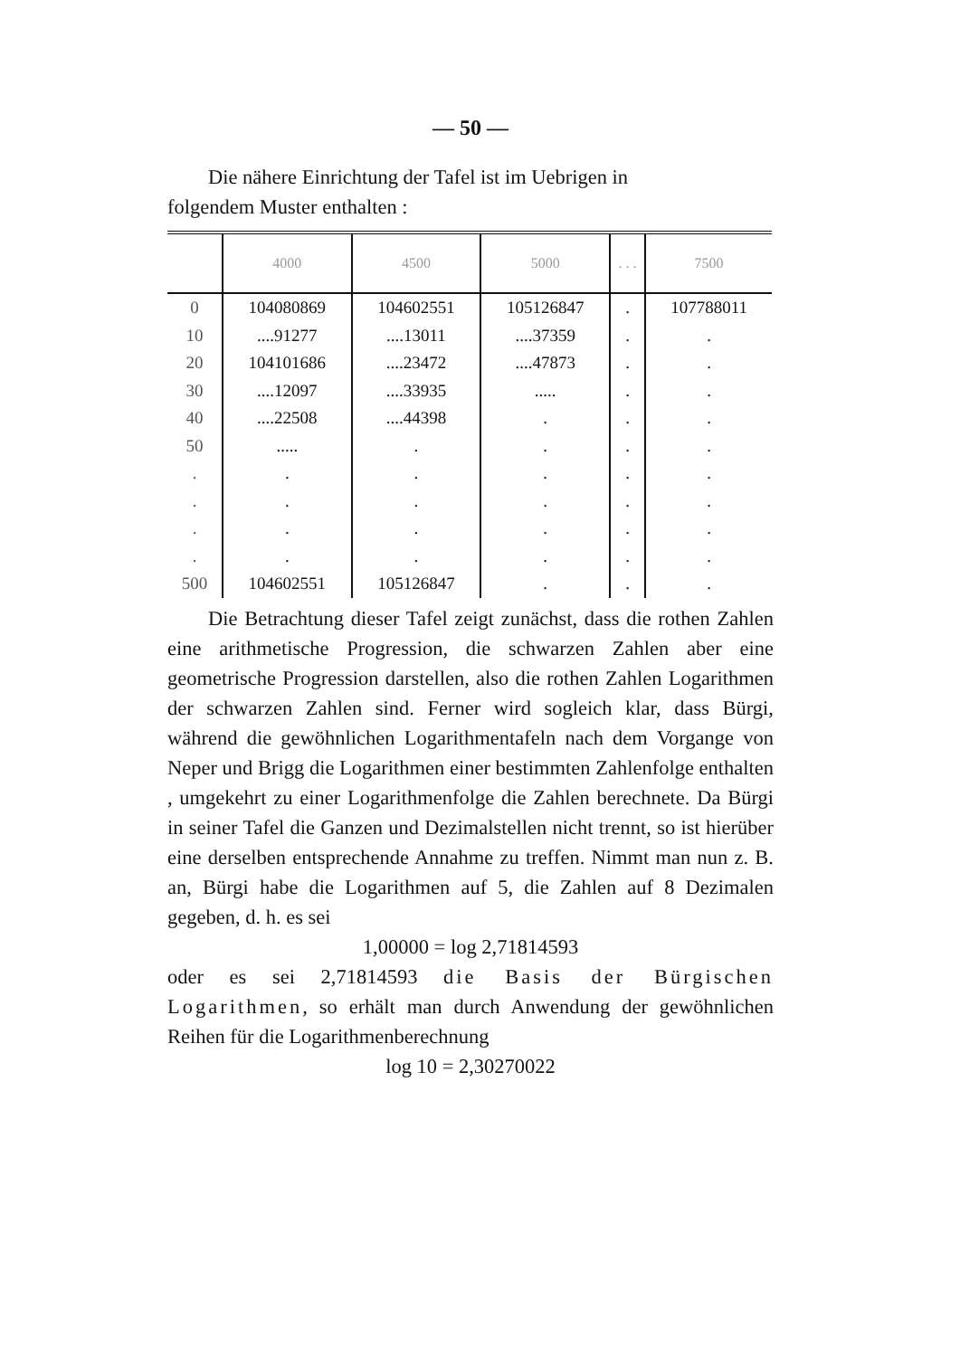— 50 —
Die nähere Einrichtung der Tafel ist im Uebrigen in
folgendem Muster enthalten :
| | 4000 | 4500 | 5000 | . . . | 7500 |
| --- | --- | --- | --- | --- | --- |
| 0 | 104080869 | 104602551 | 105126847 | . | 107788011 |
| 10 | ....91277 | ....13011 | ....37359 | . | . |
| 20 | 104101686 | ....23472 | ....47873 | . | . |
| 30 | ....12097 | ....33935 | ..... | . | . |
| 40 | ....22508 | ....44398 | . | . | . |
| 50 | ..... | . | . | . | . |
| . | . | . | . | . | . |
| . | . | . | . | . | . |
| . | . | . | . | . | . |
| . | . | . | . | . | . |
| 500 | 104602551 | 105126847 | . | . | . |
Die Betrachtung dieser Tafel zeigt zunächst, dass die rothen Zahlen eine arithmetische Progression, die schwarzen Zahlen aber eine geometrische Progression darstellen, also die rothen Zahlen Logarithmen der schwarzen Zahlen sind. Ferner wird sogleich klar, dass Bürgi, während die gewöhnlichen Logarithmentafeln nach dem Vorgange von Neper und Brigg die Logarithmen einer bestimmten Zahlenfolge enthalten , umgekehrt zu einer Logarithmenfolge die Zahlen berechnete. Da Bürgi in seiner Tafel die Ganzen und Dezimalstellen nicht trennt, so ist hierüber eine derselben entsprechende Annahme zu treffen. Nimmt man nun z. B. an, Bürgi habe die Logarithmen auf 5, die Zahlen auf 8 Dezimalen gegeben, d. h. es sei
1,00000 = log 2,71814593
oder es sei 2,71814593 die Basis der Bürgischen Logarithmen, so erhält man durch Anwendung der gewöhnlichen Reihen für die Logarithmenberechnung
log 10 = 2,30270022